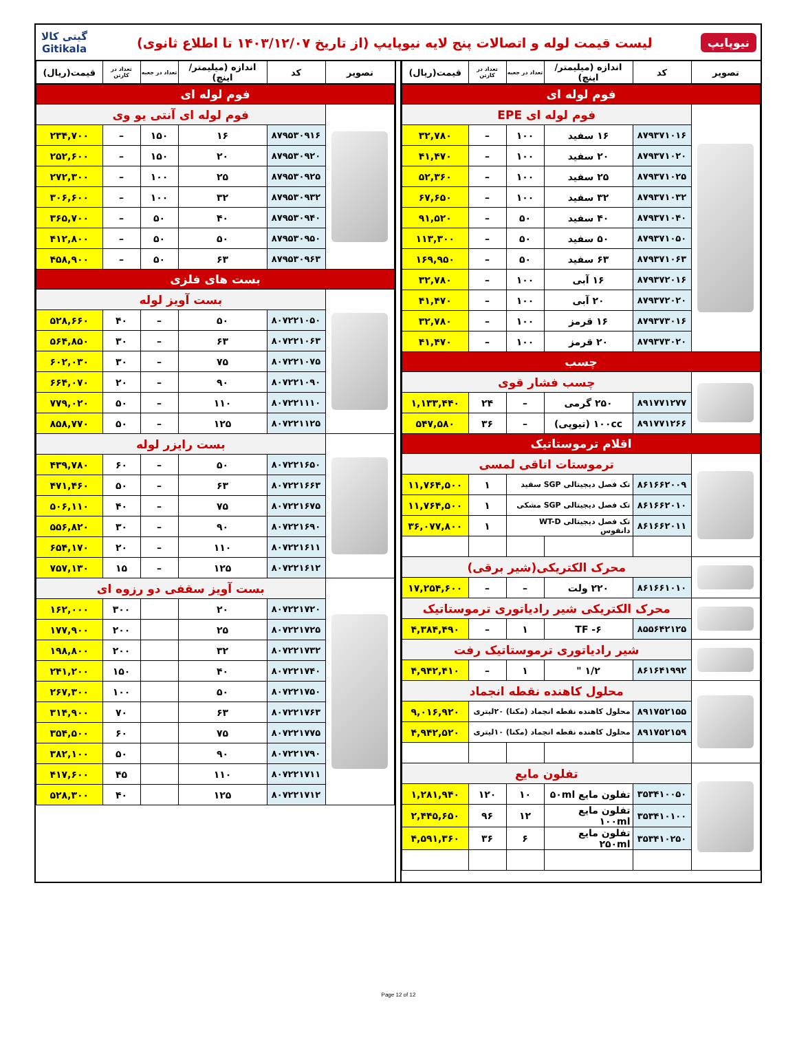نیوپایپ
لیست قیمت لوله و اتصالات پنج لایه نیوپایپ (از تاریخ ۱۴۰۳/۱۲/۰۷ تا اطلاع ثانوی)
گیتی کالا
Gitikala
| تصویر | کد | اندازه (میلیمتر/اینچ) | تعداد در جعبه | تعداد در کارتن | قیمت(ریال) |
| --- | --- | --- | --- | --- | --- |
| فوم لوله ای | | | | | |
| | فوم لوله ای EPE | | | | |
| | ۸۷۹۳۷۱۰۱۶ | ۱۶ سفید | ۱۰۰ | – | ۳۲,۷۸۰ |
| | ۸۷۹۳۷۱۰۲۰ | ۲۰ سفید | ۱۰۰ | – | ۴۱,۴۷۰ |
| | ۸۷۹۳۷۱۰۲۵ | ۲۵ سفید | ۱۰۰ | – | ۵۲,۳۶۰ |
| | ۸۷۹۳۷۱۰۳۲ | ۳۲ سفید | ۱۰۰ | – | ۶۷,۶۵۰ |
| | ۸۷۹۳۷۱۰۴۰ | ۴۰ سفید | ۵۰ | – | ۹۱,۵۲۰ |
| | ۸۷۹۳۷۱۰۵۰ | ۵۰ سفید | ۵۰ | – | ۱۱۳,۳۰۰ |
| | ۸۷۹۳۷۱۰۶۳ | ۶۳ سفید | ۵۰ | – | ۱۶۹,۹۵۰ |
| | ۸۷۹۳۷۲۰۱۶ | ۱۶ آبی | ۱۰۰ | – | ۳۲,۷۸۰ |
| | ۸۷۹۳۷۲۰۲۰ | ۲۰ آبی | ۱۰۰ | – | ۴۱,۴۷۰ |
| | ۸۷۹۳۷۳۰۱۶ | ۱۶ قرمز | ۱۰۰ | – | ۳۲,۷۸۰ |
| | ۸۷۹۳۷۳۰۲۰ | ۲۰ قرمز | ۱۰۰ | – | ۴۱,۴۷۰ |
| چسب | | | | | |
| | چسب فشار قوی | | | | |
| | ۸۹۱۷۷۱۲۷۷ | ۲۵۰ گرمی | – | ۲۴ | ۱,۱۳۳,۴۴۰ |
| | ۸۹۱۷۷۱۲۶۶ | ۱۰۰cc (تیوپی) | – | ۳۶ | ۵۴۷,۵۸۰ |
| اقلام ترموستاتیک | | | | | |
| | ترموستات اتاقی لمسی | | | | |
| | ۸۶۱۶۶۲۰۰۹ | تک فصل دیجیتالی SGP سفید | | ۱ | ۱۱,۷۶۴,۵۰۰ |
| | ۸۶۱۶۶۲۰۱۰ | تک فصل دیجیتالی SGP مشکی | | ۱ | ۱۱,۷۶۴,۵۰۰ |
| | ۸۶۱۶۶۲۰۱۱ | تک فصل دیجیتالی WT-D دانفوس | | ۱ | ۳۶,۰۷۷,۸۰۰ |
| | محرک الکتریکی(شیر برقی) | | | | |
| | ۸۶۱۶۶۱۰۱۰ | ۲۲۰ ولت | – | – | ۱۷,۲۵۴,۶۰۰ |
| | محرک الکتریکی شیر رادیاتوری ترموستاتیک | | | | |
| | ۸۵۵۶۴۲۱۲۵ | TF -۶ | ۱ | – | ۴,۳۸۴,۴۹۰ |
| | شیر رادیاتوری ترموستاتیک رفت | | | | |
| | ۸۶۱۶۴۱۹۹۲ | ۱/۲ " | ۱ | – | ۴,۹۴۲,۴۱۰ |
| | محلول کاهنده نقطه انجماد | | | | |
| | ۸۹۱۷۵۲۱۵۵ | محلول کاهنده نقطه انجماد (مکنا) ۲۰لیتری | | | ۹,۰۱۶,۹۲۰ |
| | ۸۹۱۷۵۲۱۵۹ | محلول کاهنده نقطه انجماد (مکنا) ۱۰لیتری | | | ۴,۹۴۲,۵۲۰ |
| | تفلون مایع | | | | |
| | ۳۵۳۴۱۰۰۵۰ | تفلون مایع ۵۰ml | ۱۰ | ۱۲۰ | ۱,۲۸۱,۹۴۰ |
| | ۳۵۳۴۱۰۱۰۰ | تفلون مایع ۱۰۰ml | ۱۲ | ۹۶ | ۲,۴۴۵,۶۵۰ |
| | ۳۵۳۴۱۰۲۵۰ | تفلون مایع ۲۵۰ml | ۶ | ۳۶ | ۴,۵۹۱,۳۶۰ |
| تصویر | کد | اندازه (میلیمتر/اینچ) | تعداد در جعبه | تعداد در کارتن | قیمت(ریال) |
| --- | --- | --- | --- | --- | --- |
| فوم لوله ای | | | | | |
| | فوم لوله ای آنتی یو وی | | | | |
| | ۸۷۹۵۳۰۹۱۶ | ۱۶ | ۱۵۰ | – | ۲۳۴,۷۰۰ |
| | ۸۷۹۵۳۰۹۲۰ | ۲۰ | ۱۵۰ | – | ۲۵۲,۶۰۰ |
| | ۸۷۹۵۳۰۹۲۵ | ۲۵ | ۱۰۰ | – | ۲۷۲,۳۰۰ |
| | ۸۷۹۵۳۰۹۳۲ | ۳۲ | ۱۰۰ | – | ۳۰۶,۶۰۰ |
| | ۸۷۹۵۳۰۹۴۰ | ۴۰ | ۵۰ | – | ۳۶۵,۷۰۰ |
| | ۸۷۹۵۳۰۹۵۰ | ۵۰ | ۵۰ | – | ۴۱۲,۸۰۰ |
| | ۸۷۹۵۳۰۹۶۳ | ۶۳ | ۵۰ | – | ۴۵۸,۹۰۰ |
| بست های فلزی | | | | | |
| | بست آویز لوله | | | | |
| | ۸۰۷۲۲۱۰۵۰ | ۵۰ | – | ۴۰ | ۵۲۸,۶۶۰ |
| | ۸۰۷۲۲۱۰۶۳ | ۶۳ | – | ۳۰ | ۵۶۴,۸۵۰ |
| | ۸۰۷۲۲۱۰۷۵ | ۷۵ | – | ۳۰ | ۶۰۲,۰۳۰ |
| | ۸۰۷۲۲۱۰۹۰ | ۹۰ | – | ۲۰ | ۶۶۴,۰۷۰ |
| | ۸۰۷۲۲۱۱۱۰ | ۱۱۰ | – | ۵۰ | ۷۷۹,۰۲۰ |
| | ۸۰۷۲۲۱۱۲۵ | ۱۲۵ | – | ۵۰ | ۸۵۸,۷۷۰ |
| | بست رایزر لوله | | | | |
| | ۸۰۷۲۲۱۶۵۰ | ۵۰ | – | ۶۰ | ۴۳۹,۷۸۰ |
| | ۸۰۷۲۲۱۶۶۳ | ۶۳ | – | ۵۰ | ۴۷۱,۴۶۰ |
| | ۸۰۷۲۲۱۶۷۵ | ۷۵ | – | ۴۰ | ۵۰۶,۱۱۰ |
| | ۸۰۷۲۲۱۶۹۰ | ۹۰ | – | ۳۰ | ۵۵۶,۸۲۰ |
| | ۸۰۷۲۲۱۶۱۱ | ۱۱۰ | – | ۲۰ | ۶۵۴,۱۷۰ |
| | ۸۰۷۲۲۱۶۱۲ | ۱۲۵ | – | ۱۵ | ۷۵۷,۱۳۰ |
| | بست آویز سقفی دو رزوه ای | | | | |
| | ۸۰۷۲۲۱۷۲۰ | ۲۰ | | ۳۰۰ | ۱۶۲,۰۰۰ |
| | ۸۰۷۲۲۱۷۲۵ | ۲۵ | | ۲۰۰ | ۱۷۷,۹۰۰ |
| | ۸۰۷۲۲۱۷۳۲ | ۳۲ | | ۲۰۰ | ۱۹۸,۸۰۰ |
| | ۸۰۷۲۲۱۷۴۰ | ۴۰ | | ۱۵۰ | ۲۴۱,۲۰۰ |
| | ۸۰۷۲۲۱۷۵۰ | ۵۰ | | ۱۰۰ | ۲۶۷,۳۰۰ |
| | ۸۰۷۲۲۱۷۶۳ | ۶۳ | | ۷۰ | ۳۱۴,۹۰۰ |
| | ۸۰۷۲۲۱۷۷۵ | ۷۵ | | ۶۰ | ۳۵۴,۵۰۰ |
| | ۸۰۷۲۲۱۷۹۰ | ۹۰ | | ۵۰ | ۳۸۲,۱۰۰ |
| | ۸۰۷۲۲۱۷۱۱ | ۱۱۰ | | ۴۵ | ۴۱۷,۶۰۰ |
| | ۸۰۷۲۲۱۷۱۲ | ۱۲۵ | | ۴۰ | ۵۲۸,۳۰۰ |
Page 12 of 12